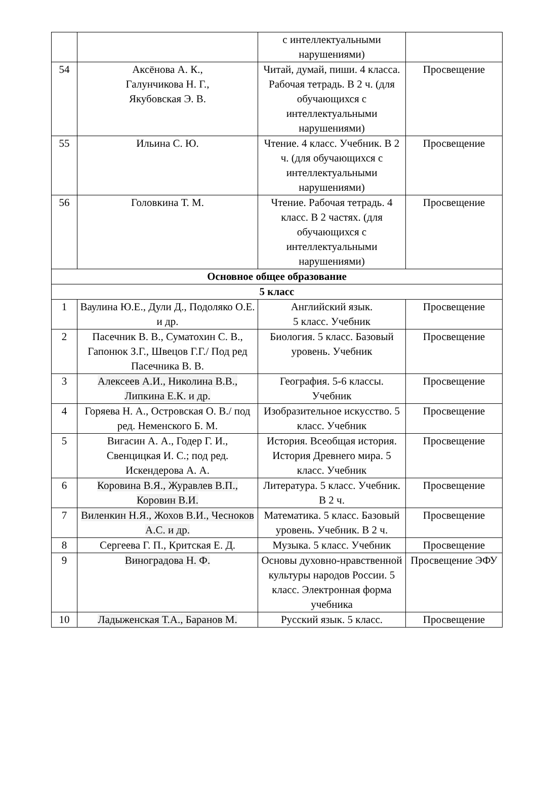| | | с интеллектуальными нарушениями) | |
| 54 | Аксёнова А. К., Галунчикова Н. Г., Якубовская Э. В. | Читай, думай, пиши. 4 класса. Рабочая тетрадь. В 2 ч. (для обучающихся с интеллектуальными нарушениями) | Просвещение |
| 55 | Ильина С. Ю. | Чтение. 4 класс. Учебник. В 2 ч. (для обучающихся с интеллектуальными нарушениями) | Просвещение |
| 56 | Головкина Т. М. | Чтение. Рабочая тетрадь. 4 класс. В 2 частях. (для обучающихся с интеллектуальными нарушениями) | Просвещение |
| Основное общее образование | | | |
| 5 класс | | | |
| 1 | Ваулина Ю.Е., Дули Д., Подоляко О.Е. и др. | Английский язык. 5 класс. Учебник | Просвещение |
| 2 | Пасечник В. В., Суматохин С. В., Гапонюк З.Г., Швецов Г.Г./ Под ред Пасечника В. В. | Биология. 5 класс. Базовый уровень. Учебник | Просвещение |
| 3 | Алексеев А.И., Николина В.В., Липкина Е.К. и др. | География. 5-6 классы. Учебник | Просвещение |
| 4 | Горяева Н. А., Островская О. В./ под ред. Неменского Б. М. | Изобразительное искусство. 5 класс. Учебник | Просвещение |
| 5 | Вигасин А. А., Годер Г. И., Свенцицкая И. С.; под ред. Искендерова А. А. | История. Всеобщая история. История Древнего мира. 5 класс. Учебник | Просвещение |
| 6 | Коровина В.Я., Журавлев В.П., Коровин В.И. | Литература. 5 класс. Учебник. В 2 ч. | Просвещение |
| 7 | Виленкин Н.Я., Жохов В.И., Чесноков А.С. и др. | Математика. 5 класс. Базовый уровень. Учебник. В 2 ч. | Просвещение |
| 8 | Сергеева Г. П., Критская Е. Д. | Музыка. 5 класс. Учебник | Просвещение |
| 9 | Виноградова Н. Ф. | Основы духовно-нравственной культуры народов России. 5 класс. Электронная форма учебника | Просвещение ЭФУ |
| 10 | Ладыженская Т.А., Баранов М. | Русский язык. 5 класс. | Просвещение |